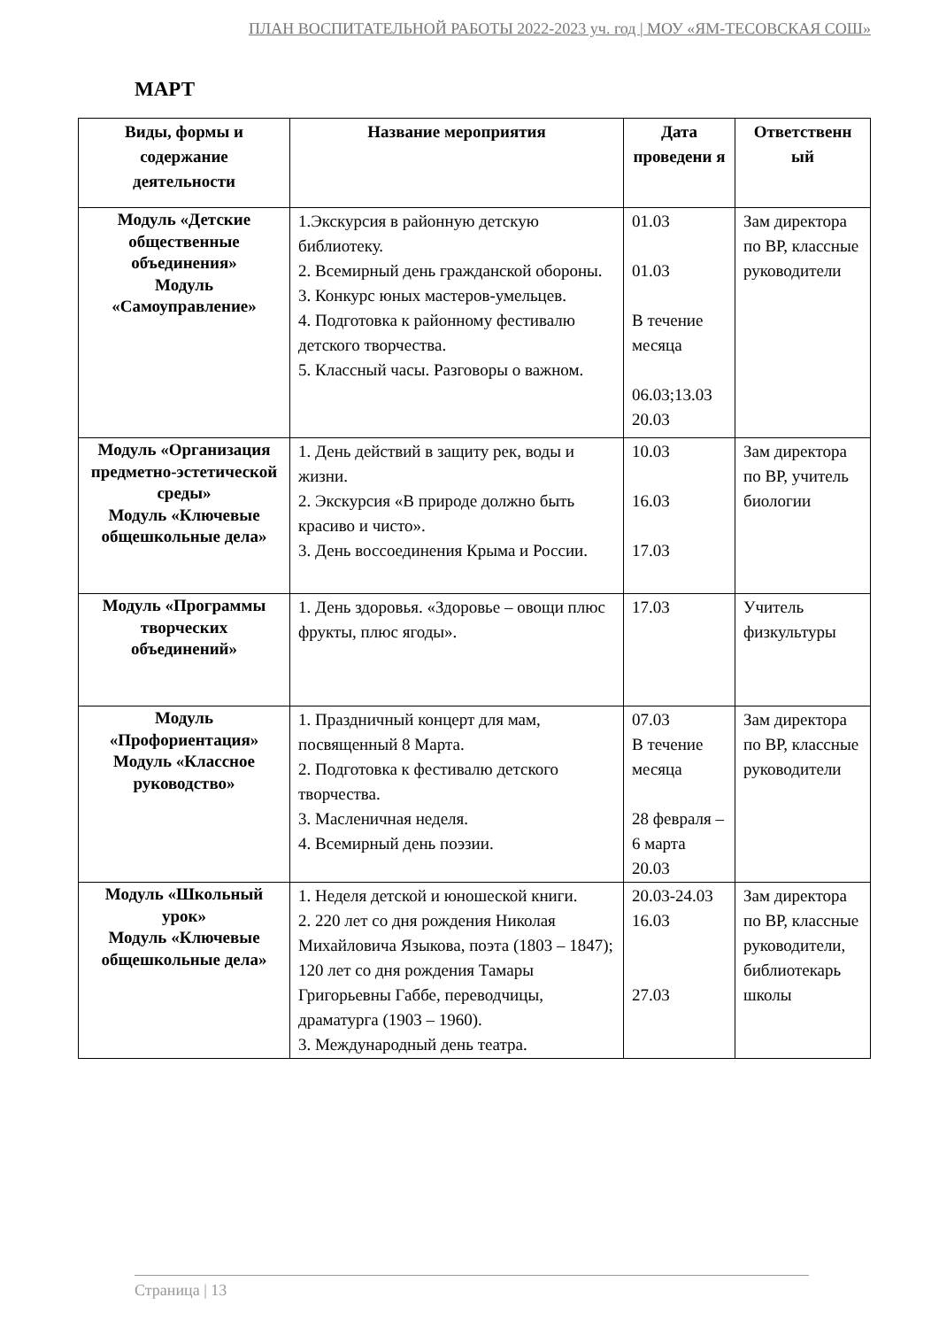ПЛАН ВОСПИТАТЕЛЬНОЙ РАБОТЫ 2022-2023 уч. год | МОУ «ЯМ-ТЕСОВСКАЯ СОШ»
МАРТ
| Виды, формы и содержание деятельности | Название мероприятия | Дата проведени я | Ответственн ый |
| --- | --- | --- | --- |
| Модуль «Детские общественные объединения» Модуль «Самоуправление» | 1.Экскурсия в районную детскую библиотеку. 2. Всемирный день гражданской обороны. 3. Конкурс юных мастеров-умельцев. 4. Подготовка к районному фестивалю детского творчества. 5. Классный часы. Разговоры о важном. | 01.03 01.03 В течение месяца 06.03;13.03 20.03 | Зам директора по ВР, классные руководители |
| Модуль «Организация предметно-эстетической среды» Модуль «Ключевые общешкольные дела» | 1. День действий в защиту рек, воды и жизни. 2. Экскурсия «В природе должно быть красиво и чисто». 3. День воссоединения Крыма и России. | 10.03 16.03 17.03 | Зам директора по ВР, учитель биологии |
| Модуль «Программы творческих объединений» | 1. День здоровья. «Здоровье – овощи плюс фрукты, плюс ягоды». | 17.03 | Учитель физкультуры |
| Модуль «Профориентация» Модуль «Классное руководство» | 1. Праздничный концерт для мам, посвященный 8 Марта. 2. Подготовка к фестивалю детского творчества. 3. Масленичная неделя. 4. Всемирный день поэзии. | 07.03 В течение месяца 28 февраля – 6 марта 20.03 | Зам директора по ВР, классные руководители |
| Модуль «Школьный урок» Модуль «Ключевые общешкольные дела» | 1. Неделя детской и юношеской книги. 2. 220 лет со дня рождения Николая Михайловича Языкова, поэта (1803 – 1847); 120 лет со дня рождения Тамары Григорьевны Габбе, переводчицы, драматурга (1903 – 1960). 3. Международный день театра. | 20.03-24.03 16.03 27.03 | Зам директора по ВР, классные руководители, библиотекарь школы |
Страница | 13